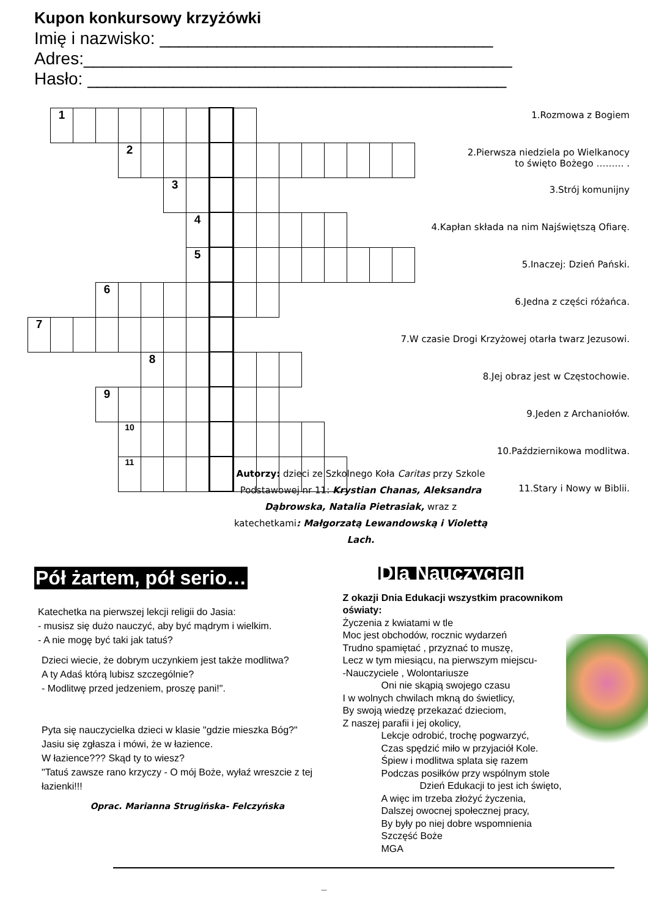Kupon konkursowy krzyżówki
Imię i nazwisko: ___________________________________
Adres:_____________________________________________
Hasło: ____________________________________________
| | 1 | | | | | | | | | | | | | | | |
| | | | | 2 | | | | | | | | | | | | |
| | | | | | | 3 | | | | | | | | | | |
| | | | | | | | 4 | | | | | | | | | |
| | | | | | | | 5 | | | | | | | | | |
| | | | 6 | | | | | | | | | | | | | |
| 7 | | | | | | | | | | | | | | | | |
| | | | | | 8 | | | | | | | | | | | |
| | | | 9 | | | | | | | | | | | | | |
| | | | | 10 | | | | | | | | | | | | |
| | | | | 11 | | | | | | | | | | | | |
1.Rozmowa z Bogiem
2.Pierwsza niedziela po Wielkanocy
to święto Bożego ……… .
3.Strój komunijny
4.Kapłan składa na nim Najświętszą Ofiarę.
5.Inaczej: Dzień Pański.
6.Jedna z części różańca.
7.W czasie Drogi Krzyżowej otarła twarz Jezusowi.
8.Jej obraz jest w Częstochowie.
9.Jeden z Archaniołów.
10.Październikowa modlitwa.
11.Stary i Nowy w Biblii.
Autorzy: dzieci ze Szkolnego Koła Caritas przy Szkole Podstawowej nr 11: Krystian Chanas, Aleksandra Dąbrowska, Natalia Pietrasiak, wraz z katechetkami: Małgorzatą Lewandowską i Violettą Lach.
Pół żartem, pół serio…
Katechetka na pierwszej lekcji religii do Jasia:
- musisz się dużo nauczyć, aby być mądrym i wielkim.
- A nie mogę być taki jak tatuś?
Dzieci wiecie, że dobrym uczynkiem jest także modlitwa?
A ty Adaś którą lubisz szczególnie?
- Modlitwę przed jedzeniem, proszę pani!".
Pyta się nauczycielka dzieci w klasie "gdzie mieszka Bóg?"
Jasiu się zgłasza i mówi, że w łazience.
W łazience??? Skąd ty to wiesz?
"Tatuś zawsze rano krzyczy - O mój Boże, wyłaź wreszcie z tej łazienki!!!
Oprac. Marianna Strugińska- Felczyńska
Dla Nauczycieli
Z okazji Dnia Edukacji wszystkim pracownikom oświaty:
Życzenia z kwiatami w tle
Moc jest obchodów, rocznic wydarzeń
Trudno spamiętać , przyznać to muszę,
Lecz w tym miesiącu, na pierwszym miejscu-
-Nauczyciele , Wolontariusze
Oni nie skąpią swojego czasu
I w wolnych chwilach mkną do świetlicy,
By swoją wiedzę przekazać dzieciom,
Z naszej parafii i jej okolicy,
Lekcje odrobić, trochę pogwarzyć,
Czas spędzić miło w przyjaciół Kole.
Śpiew i modlitwa splata się razem
Podczas posiłków przy wspólnym stole
Dzień Edukacji to jest ich święto,
A więc im trzeba złożyć życzenia,
Dalszej owocnej społecznej pracy,
By były po niej dobre wspomnienia
Szczęść Boże
MGA
_